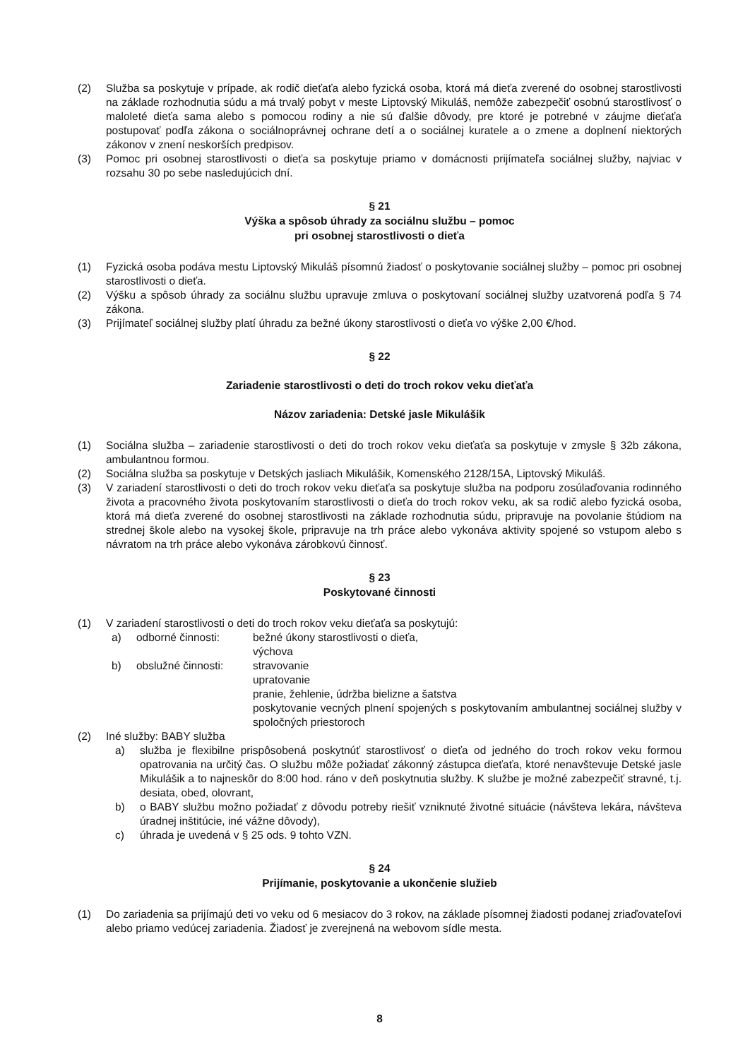(2) Služba sa poskytuje v prípade, ak rodič dieťaťa alebo fyzická osoba, ktorá má dieťa zverené do osobnej starostlivosti na základe rozhodnutia súdu a má trvalý pobyt v meste Liptovský Mikuláš, nemôže zabezpečiť osobnú starostlivosť o maloleté dieťa sama alebo s pomocou rodiny a nie sú ďalšie dôvody, pre ktoré je potrebné v záujme dieťaťa postupovať podľa zákona o sociálnoprávnej ochrane detí a o sociálnej kuratele a o zmene a doplnení niektorých zákonov v znení neskorších predpisov.
(3) Pomoc pri osobnej starostlivosti o dieťa sa poskytuje priamo v domácnosti prijímateľa sociálnej služby, najviac v rozsahu 30 po sebe nasledujúcich dní.
§ 21
Výška a spôsob úhrady za sociálnu službu – pomoc
pri osobnej starostlivosti o dieťa
(1) Fyzická osoba podáva mestu Liptovský Mikuláš písomnú žiadosť o poskytovanie sociálnej služby – pomoc pri osobnej starostlivosti o dieťa.
(2) Výšku a spôsob úhrady za sociálnu službu upravuje zmluva o poskytovaní sociálnej služby uzatvorená podľa § 74 zákona.
(3) Prijímateľ sociálnej služby platí úhradu za bežné úkony starostlivosti o dieťa vo výške 2,00 €/hod.
§ 22
Zariadenie starostlivosti o deti do troch rokov veku dieťaťa
Názov zariadenia: Detské jasle Mikulášik
(1) Sociálna služba – zariadenie starostlivosti o deti do troch rokov veku dieťaťa sa poskytuje v zmysle § 32b zákona, ambulantnou formou.
(2) Sociálna služba sa poskytuje v Detských jasliach Mikulášik, Komenského 2128/15A, Liptovský Mikuláš.
(3) V zariadení starostlivosti o deti do troch rokov veku dieťaťa sa poskytuje služba na podporu zosúlaďovania rodinného života a pracovného života poskytovaním starostlivosti o dieťa do troch rokov veku, ak sa rodič alebo fyzická osoba, ktorá má dieťa zverené do osobnej starostlivosti na základe rozhodnutia súdu, pripravuje na povolanie štúdiom na strednej škole alebo na vysokej škole, pripravuje na trh práce alebo vykonáva aktivity spojené so vstupom alebo s návratom na trh práce alebo vykonáva zárobkovú činnosť.
§ 23
Poskytované činnosti
(1) V zariadení starostlivosti o deti do troch rokov veku dieťaťa sa poskytujú:
a) odborné činnosti: bežné úkony starostlivosti o dieťa,
výchova
b) obslužné činnosti: stravovanie
upratovanie
pranie, žehlenie, údržba bielizne a šatstva
poskytovanie vecných plnení spojených s poskytovaním ambulantnej sociálnej služby v spoločných priestoroch
(2) Iné služby: BABY služba
a) služba je flexibilne prispôsobená poskytnúť starostlivosť o dieťa od jedného do troch rokov veku formou opatrovania na určitý čas. O službu môže požiadať zákonný zástupca dieťaťa, ktoré nenavštevuje Detské jasle Mikulášik a to najneskôr do 8:00 hod. ráno v deň poskytnutia služby. K službe je možné zabezpečiť stravné, t.j. desiata, obed, olovrant,
b) o BABY službu možno požiadať z dôvodu potreby riešiť vzniknuté životné situácie (návšteva lekára, návšteva úradnej inštitúcie, iné vážne dôvody),
c) úhrada je uvedená v § 25 ods. 9 tohto VZN.
§ 24
Prijímanie, poskytovanie a ukončenie služieb
(1) Do zariadenia sa prijímajú deti vo veku od 6 mesiacov do 3 rokov, na základe písomnej žiadosti podanej zriaďovateľovi alebo priamo vedúcej zariadenia. Žiadosť je zverejnená na webovom sídle mesta.
8